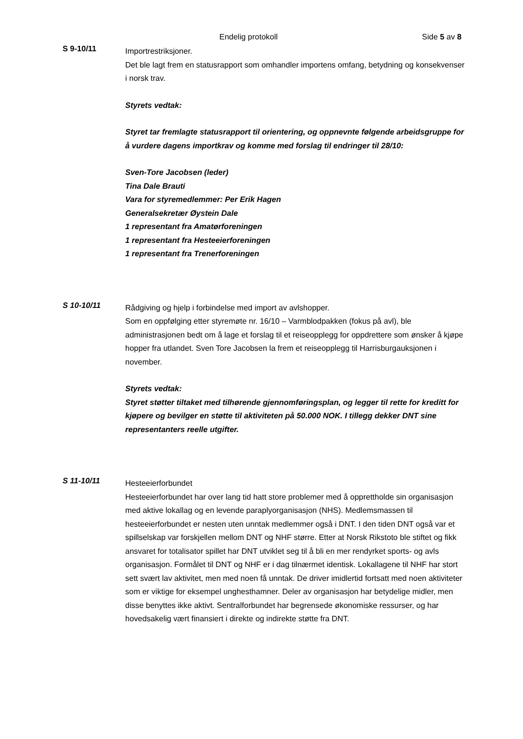Endelig protokoll Side 5 av 8
S 9-10/11
Importrestriksjoner.
Det ble lagt frem en statusrapport som omhandler importens omfang, betydning og konsekvenser i norsk trav.
Styrets vedtak:
Styret tar fremlagte statusrapport til orientering, og oppnevnte følgende arbeidsgruppe for å vurdere dagens importkrav og komme med forslag til endringer til 28/10:
Sven-Tore Jacobsen (leder)
Tina Dale Brauti
Vara for styremedlemmer: Per Erik Hagen
Generalsekretær Øystein Dale
1 representant fra Amatørforeningen
1 representant fra Hesteeierforeningen
1 representant fra Trenerforeningen
S 10-10/11
Rådgiving og hjelp i forbindelse med import av avlshopper.
Som en oppfølging etter styremøte nr. 16/10 – Varmblodpakken (fokus på avl), ble administrasjonen bedt om å lage et forslag til et reiseopplegg for oppdrettere som ønsker å kjøpe hopper fra utlandet. Sven Tore Jacobsen la frem et reiseopplegg til Harrisburgauksjonen i november.
Styrets vedtak:
Styret støtter tiltaket med tilhørende gjennomføringsplan, og legger til rette for kreditt for kjøpere og bevilger en støtte til aktiviteten på 50.000 NOK. I tillegg dekker DNT sine representanters reelle utgifter.
S 11-10/11
Hesteeierforbundet
Hesteeierforbundet har over lang tid hatt store problemer med å opprettholde sin organisasjon med aktive lokallag og en levende paraplyorganisasjon (NHS). Medlemsmassen til hesteeierforbundet er nesten uten unntak medlemmer også i DNT. I den tiden DNT også var et spillselskap var forskjellen mellom DNT og NHF større. Etter at Norsk Rikstoto ble stiftet og fikk ansvaret for totalisator spillet har DNT utviklet seg til å bli en mer rendyrket sports- og avls organisasjon. Formålet til DNT og NHF er i dag tilnærmet identisk. Lokallagene til NHF har stort sett svært lav aktivitet, men med noen få unntak. De driver imidlertid fortsatt med noen aktiviteter som er viktige for eksempel unghesthamner. Deler av organisasjon har betydelige midler, men disse benyttes ikke aktivt. Sentralforbundet har begrensede økonomiske ressurser, og har hovedsakelig vært finansiert i direkte og indirekte støtte fra DNT.